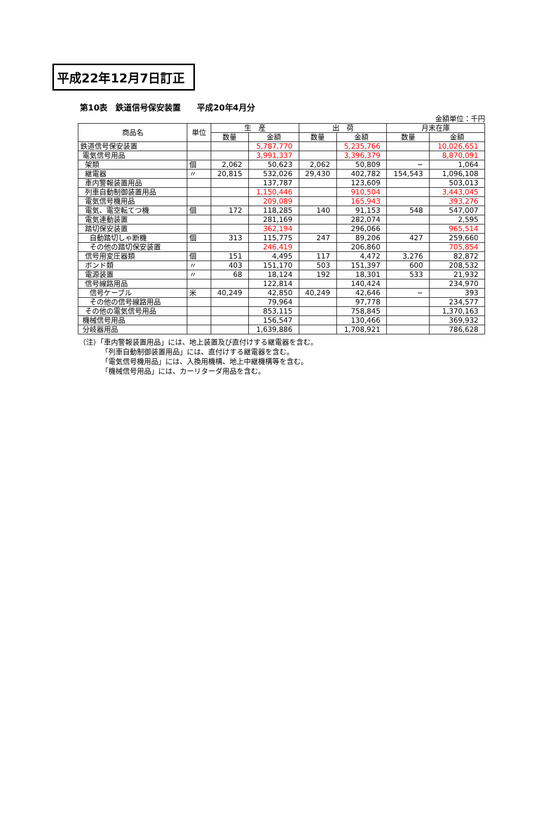平成22年12月7日訂正
第10表　鉄道信号保安装置　　平成20年4月分
金額単位：千円
| 商品名 | 単位 | 生 産 | | 出 荷 | | 月末在庫 | |
| --- | --- | --- | --- | --- | --- | --- | --- |
| | | 数量 | 金額 | 数量 | 金額 | 数量 | 金額 |
| 鉄道信号保安装置 | | | 5,787,770 | | 5,235,766 | | 10,026,651 |
| 電気信号用品 | | | 3,991,337 | | 3,396,379 | | 8,870,091 |
| 架類 | 個 | 2,062 | 50,623 | 2,062 | 50,809 | − | 1,064 |
| 継電器 | 〃 | 20,815 | 532,026 | 29,430 | 402,782 | 154,543 | 1,096,108 |
| 車内警報装置用品 | | | 137,787 | | 123,609 | | 503,013 |
| 列車自動制御装置用品 | | | 1,150,446 | | 910,504 | | 3,443,045 |
| 電気信号機用品 | | | 209,089 | | 165,943 | | 393,276 |
| 電気、電空転てつ機 | 個 | 172 | 118,285 | 140 | 91,153 | 548 | 547,007 |
| 電気連動装置 | | | 281,169 | | 282,074 | | 2,595 |
| 踏切保安装置 | | | 362,194 | | 296,066 | | 965,514 |
| 自動踏切しゃ断機 | 個 | 313 | 115,775 | 247 | 89,206 | 427 | 259,660 |
| その他の踏切保安装置 | | | 246,419 | | 206,860 | | 705,854 |
| 信号用変圧器類 | 個 | 151 | 4,495 | 117 | 4,472 | 3,276 | 82,872 |
| ボンド類 | 〃 | 403 | 151,170 | 503 | 151,397 | 600 | 208,532 |
| 電源装置 | 〃 | 68 | 18,124 | 192 | 18,301 | 533 | 21,932 |
| 信号線路用品 | | | 122,814 | | 140,424 | | 234,970 |
| 信号ケーブル | 米 | 40,249 | 42,850 | 40,249 | 42,646 | − | 393 |
| その他の信号線路用品 | | | 79,964 | | 97,778 | | 234,577 |
| その他の電気信号用品 | | | 853,115 | | 758,845 | | 1,370,163 |
| 機械信号用品 | | | 156,547 | | 130,466 | | 369,932 |
| 分岐器用品 | | | 1,639,886 | | 1,708,921 | | 786,628 |
（注）「車内警報装置用品」には、地上装置及び直付けする継電器を含む。
「列車自動制御装置用品」には、直付けする継電器を含む。
「電気信号機用品」には、入換用機構、地上中継機構等を含む。
「機械信号用品」には、カーリターダ用品を含む。